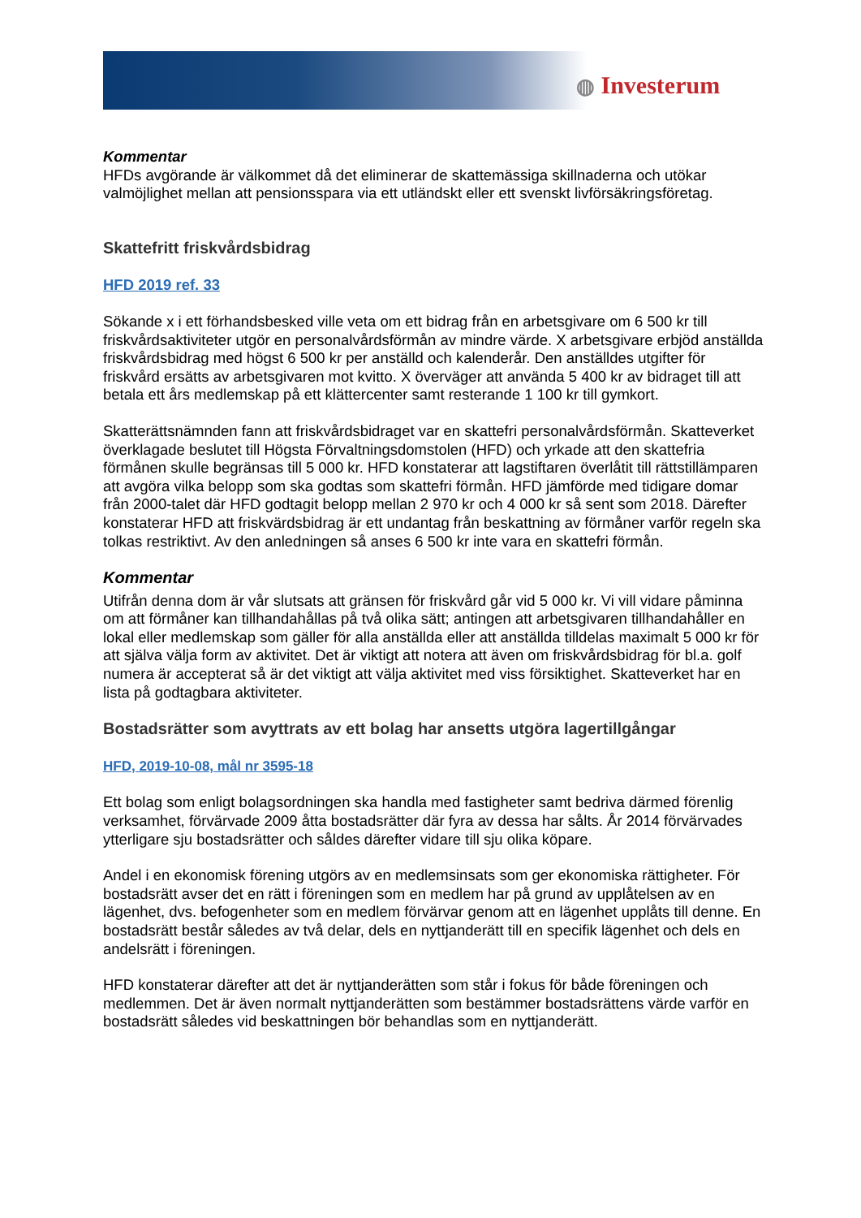◍ Investerum
Kommentar
HFDs avgörande är välkommet då det eliminerar de skattemässiga skillnaderna och utökar valmöjlighet mellan att pensionsspara via ett utländskt eller ett svenskt livförsäkringsföretag.
Skattefritt friskvårdsbidrag
HFD 2019 ref. 33
Sökande x i ett förhandsbesked ville veta om ett bidrag från en arbetsgivare om 6 500 kr till friskvårdsaktiviteter utgör en personalvårdsförmån av mindre värde. X arbetsgivare erbjöd anställda friskvårdsbidrag med högst 6 500 kr per anställd och kalenderår. Den anställdes utgifter för friskvård ersätts av arbetsgivaren mot kvitto. X överväger att använda 5 400 kr av bidraget till att betala ett års medlemskap på ett klättercenter samt resterande 1 100 kr till gymkort.
Skatterättsnämnden fann att friskvårdsbidraget var en skattefri personalvårdsförmån. Skatteverket överklagade beslutet till Högsta Förvaltningsdomstolen (HFD) och yrkade att den skattefria förmånen skulle begränsas till 5 000 kr. HFD konstaterar att lagstiftaren överlåtit till rättstillämparen att avgöra vilka belopp som ska godtas som skattefri förmån. HFD jämförde med tidigare domar från 2000-talet där HFD godtagit belopp mellan 2 970 kr och 4 000 kr så sent som 2018. Därefter konstaterar HFD att friskvärdsbidrag är ett undantag från beskattning av förmåner varför regeln ska tolkas restriktivt. Av den anledningen så anses 6 500 kr inte vara en skattefri förmån.
Kommentar
Utifrån denna dom är vår slutsats att gränsen för friskvård går vid 5 000 kr. Vi vill vidare påminna om att förmåner kan tillhandahållas på två olika sätt; antingen att arbetsgivaren tillhandahåller en lokal eller medlemskap som gäller för alla anställda eller att anställda tilldelas maximalt 5 000 kr för att själva välja form av aktivitet. Det är viktigt att notera att även om friskvårdsbidrag för bl.a. golf numera är accepterat så är det viktigt att välja aktivitet med viss försiktighet. Skatteverket har en lista på godtagbara aktiviteter.
Bostadsrätter som avyttrats av ett bolag har ansetts utgöra lagertillgångar
HFD, 2019-10-08, mål nr 3595-18
Ett bolag som enligt bolagsordningen ska handla med fastigheter samt bedriva därmed förenlig verksamhet, förvärvade 2009 åtta bostadsrätter där fyra av dessa har sålts. År 2014 förvärvades ytterligare sju bostadsrätter och såldes därefter vidare till sju olika köpare.
Andel i en ekonomisk förening utgörs av en medlemsinsats som ger ekonomiska rättigheter. För bostadsrätt avser det en rätt i föreningen som en medlem har på grund av upplåtelsen av en lägenhet, dvs. befogenheter som en medlem förvärvar genom att en lägenhet upplåts till denne. En bostadsrätt består således av två delar, dels en nyttjanderätt till en specifik lägenhet och dels en andelsrätt i föreningen.
HFD konstaterar därefter att det är nyttjanderätten som står i fokus för både föreningen och medlemmen. Det är även normalt nyttjanderätten som bestämmer bostadsrättens värde varför en bostadsrätt således vid beskattningen bör behandlas som en nyttjanderätt.